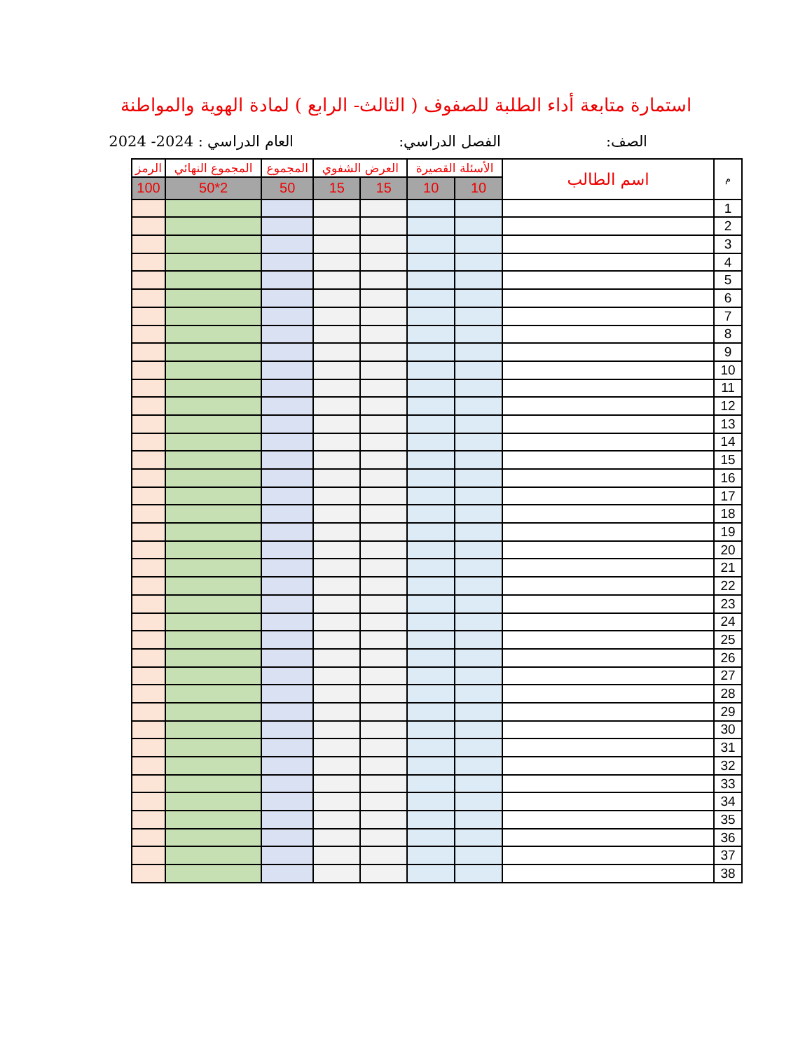استمارة متابعة أداء الطلبة للصفوف ( الثالث- الرابع ) لمادة الهوية والمواطنة
الصف: الفصل الدراسي: العام الدراسي : 2024- 2024
| م | اسم الطالب | الأسئلة القصيرة | | العرض الشفوي | | المجموع | المجموع النهائي | الرمز |
| --- | --- | --- | --- | --- | --- | --- | --- | --- |
| | | 10 | 10 | 15 | 15 | 50 | 2*50 | 100 |
| 1 | | | | | | | | |
| 2 | | | | | | | | |
| 3 | | | | | | | | |
| 4 | | | | | | | | |
| 5 | | | | | | | | |
| 6 | | | | | | | | |
| 7 | | | | | | | | |
| 8 | | | | | | | | |
| 9 | | | | | | | | |
| 10 | | | | | | | | |
| 11 | | | | | | | | |
| 12 | | | | | | | | |
| 13 | | | | | | | | |
| 14 | | | | | | | | |
| 15 | | | | | | | | |
| 16 | | | | | | | | |
| 17 | | | | | | | | |
| 18 | | | | | | | | |
| 19 | | | | | | | | |
| 20 | | | | | | | | |
| 21 | | | | | | | | |
| 22 | | | | | | | | |
| 23 | | | | | | | | |
| 24 | | | | | | | | |
| 25 | | | | | | | | |
| 26 | | | | | | | | |
| 27 | | | | | | | | |
| 28 | | | | | | | | |
| 29 | | | | | | | | |
| 30 | | | | | | | | |
| 31 | | | | | | | | |
| 32 | | | | | | | | |
| 33 | | | | | | | | |
| 34 | | | | | | | | |
| 35 | | | | | | | | |
| 36 | | | | | | | | |
| 37 | | | | | | | | |
| 38 | | | | | | | | |